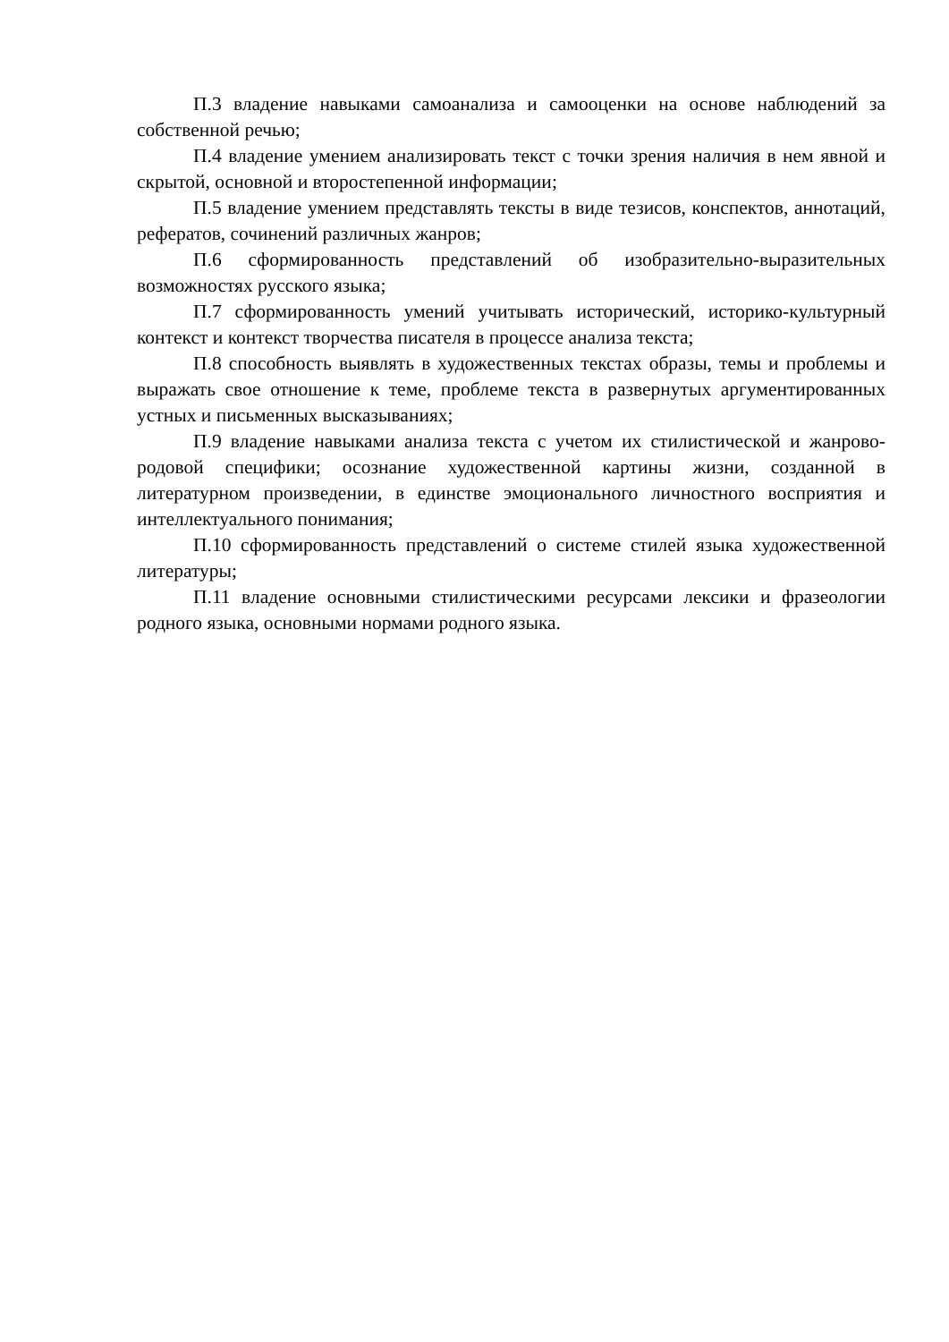П.3 владение навыками самоанализа и самооценки на основе наблюдений за собственной речью;
П.4 владение умением анализировать текст с точки зрения наличия в нем явной и скрытой, основной и второстепенной информации;
П.5 владение умением представлять тексты в виде тезисов, конспектов, аннотаций, рефератов, сочинений различных жанров;
П.6 сформированность представлений об изобразительно-выразительных возможностях русского языка;
П.7 сформированность умений учитывать исторический, историко-культурный контекст и контекст творчества писателя в процессе анализа текста;
П.8 способность выявлять в художественных текстах образы, темы и проблемы и выражать свое отношение к теме, проблеме текста в развернутых аргументированных устных и письменных высказываниях;
П.9 владение навыками анализа текста с учетом их стилистической и жанрово-родовой специфики; осознание художественной картины жизни, созданной в литературном произведении, в единстве эмоционального личностного восприятия и интеллектуального понимания;
П.10 сформированность представлений о системе стилей языка художественной литературы;
П.11 владение основными стилистическими ресурсами лексики и фразеологии родного языка, основными нормами родного языка.